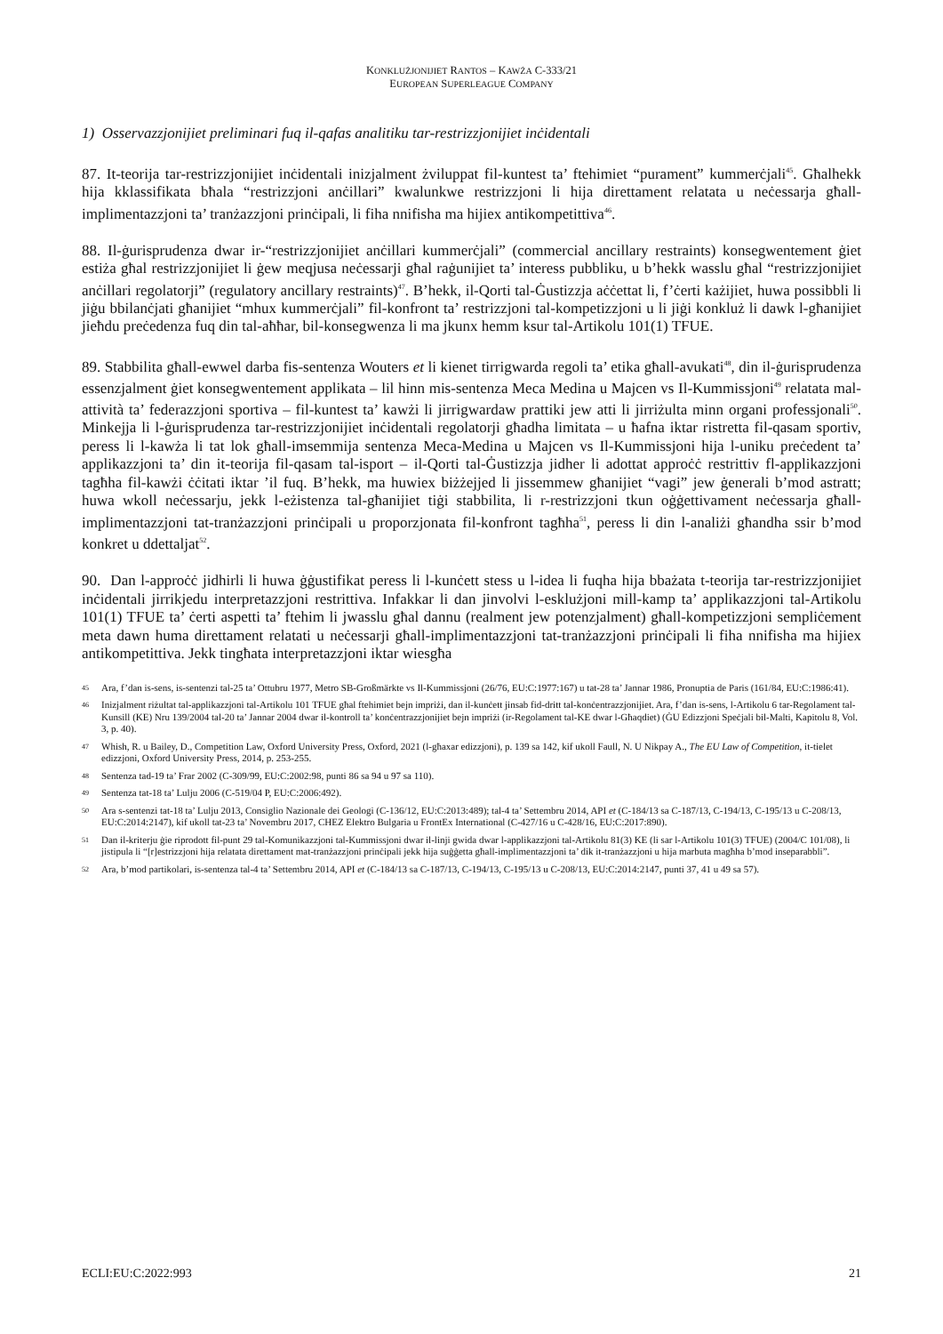KONKLUŻJONIJIET RANTOS – KAWŻA C-333/21
EUROPEAN SUPERLEAGUE COMPANY
1) Osservazzjonijiet preliminari fuq il-qafas analitiku tar-restrizzjonijiet inċidentali
87. It-teorija tar-restrizzjonijiet inċidentali inizjalment żviluppat fil-kuntest ta’ ftehimiet “purament” kummerċjali<sup>45</sup>. Għalhekk hija kklassifikata bħala “restrizzjoni anċillari” kwalunkwe restrizzjoni li hija direttament relatata u neċessarja għall-implimentazzjoni ta’ tranżazzjoni prinċipali, li fiha nnifisha ma hijiex antikompetittiva<sup>46</sup>.
88. Il-ġurisprudenza dwar ir-“restrizzjonijiet anċillari kummerċjali” (commercial ancillary restraints) konsegwentement ġiet estiża għal restrizzjonijiet li ġew meqjusa neċessarji għal raġunijiet ta’ interess pubbliku, u b’hekk wasslu għal “restrizzjonijiet anċillari regolatorji” (regulatory ancillary restraints)<sup>47</sup>. B’hekk, il-Qorti tal-Ġustizzja aċċettat li, f’ċerti każijiet, huwa possibbli li jiġu bbilanċjati għanijiet “mhux kummerċjali” fil-konfront ta’ restrizzjoni tal-kompetizzjoni u li jiġi konkluż li dawk l-għanijiet jieħdu preċedenza fuq din tal-aħħar, bil-konsegwenza li ma jkunx hemm ksur tal-Artikolu 101(1) TFUE.
89. Stabbilita għall-ewwel darba fis-sentenza Wouters et li kienet tirrigwarda regoli ta’ etika għall-avukati<sup>48</sup>, din il-ġurisprudenza essenzjalment ġiet konsegwentement applikata – lil hinn mis-sentenza Meca Medina u Majcen vs Il-Kummissjoni<sup>49</sup> relatata mal-attività ta’ federazzjoni sportiva – fil-kuntest ta’ kawżi li jirrigwardaw prattiki jew atti li jirriżulta minn organi professjonali<sup>50</sup>. Minkejja li l-ġurisprudenza tar-restrizzjonijiet inċidentali regolatorji għadha limitata – u ħafna iktar ristretta fil-qasam sportiv, peress li l-kawża li tat lok għall-imsemmija sentenza Meca-Medina u Majcen vs Il-Kummissjoni hija l-uniku preċedent ta’ applikazzjoni ta’ din it-teorija fil-qasam tal-isport – il-Qorti tal-Ġustizzja jidher li adottat approċċ restrittiv fl-applikazzjoni tagħha fil-kawżi ċċitati iktar ’il fuq. B’hekk, ma huwiex biżżejjed li jissemmew għanijiet “vagi” jew ġenerali b’mod astratt; huwa wkoll neċessarju, jekk l-eżistenza tal-għanijiet tiġi stabbilita, li r-restrizzjoni tkun oġġettivament neċessarja għall-implimentazzjoni tat-tranżazzjoni prinċipali u proporzjonata fil-konfront tagħha<sup>51</sup>, peress li din l-analiżi għandha ssir b’mod konkret u ddettaljat<sup>52</sup>.
90. Dan l-approċċ jidhirli li huwa ġġustifikat peress li l-kunċett stess u l-idea li fuqha hija bbażata t-teorija tar-restrizzjonijiet inċidentali jirrikjedu interpretazzjoni restrittiva. Infakkar li dan jinvolvi l-esklużjoni mill-kamp ta’ applikazzjoni tal-Artikolu 101(1) TFUE ta’ ċerti aspetti ta’ ftehim li jwasslu għal dannu (realment jew potenzjalment) għall-kompetizzjoni sempliċement meta dawn huma direttament relatati u neċessarji għall-implimentazzjoni tat-tranżazzjoni prinċipali li fiha nnifisha ma hijiex antikompetittiva. Jekk tingħata interpretazzjoni iktar wiesgħa
45 Ara, f’dan is-sens, is-sentenzi tal-25 ta’ Ottubru 1977, Metro SB-Großmärkte vs Il-Kummissjoni (26/76, EU:C:1977:167) u tat-28 ta’ Jannar 1986, Pronuptia de Paris (161/84, EU:C:1986:41).
46 Inizjalment riżultat tal-applikazzjoni tal-Artikolu 101 TFUE għal ftehimiet bejn impriżi, dan il-kunċett jinsab fid-dritt tal-konċentrazzjonijiet. Ara, f’dan is-sens, l-Artikolu 6 tar-Regolament tal-Kunsill (KE) Nru 139/2004 tal-20 ta’ Jannar 2004 dwar il-kontroll ta’ konċentrazzjonijiet bejn impriżi (ir-Regolament tal-KE dwar l-Għaqdiet) (ĠU Edizzjoni Speċjali bil-Malti, Kapitolu 8, Vol. 3, p. 40).
47 Whish, R. u Bailey, D., Competition Law, Oxford University Press, Oxford, 2021 (l-għaxar edizzjoni), p. 139 sa 142, kif ukoll Faull, N. U Nikpay A., The EU Law of Competition, it-tielet edizzjoni, Oxford University Press, 2014, p. 253-255.
48 Sentenza tad-19 ta’ Frar 2002 (C-309/99, EU:C:2002:98, punti 86 sa 94 u 97 sa 110).
49 Sentenza tat-18 ta’ Lulju 2006 (C-519/04 P, EU:C:2006:492).
50 Ara s-sentenzi tat-18 ta’ Lulju 2013, Consiglio Nazionale dei Geologi (C-136/12, EU:C:2013:489); tal-4 ta’ Settembru 2014, API et (C-184/13 sa C-187/13, C-194/13, C-195/13 u C-208/13, EU:C:2014:2147), kif ukoll tat-23 ta’ Novembru 2017, CHEZ Elektro Bulgaria u FrontEx International (C-427/16 u C-428/16, EU:C:2017:890).
51 Dan il-kriterju ġie riprodott fil-punt 29 tal-Komunikazzjoni tal-Kummissjoni dwar il-linji gwida dwar l-applikazzjoni tal-Artikolu 81(3) KE (li sar l-Artikolu 101(3) TFUE) (2004/C 101/08), li jistipula li “[r]estrizzjoni hija relatata direttament mat-tranżazzjoni prinċipali jekk hija suġġetta għall-implimentazzjoni ta’ dik it-tranżazzjoni u hija marbuta magħha b’mod inseparabbli”.
52 Ara, b’mod partikolari, is-sentenza tal-4 ta’ Settembru 2014, API et (C-184/13 sa C-187/13, C-194/13, C-195/13 u C-208/13, EU:C:2014:2147, punti 37, 41 u 49 sa 57).
ECLI:EU:C:2022:993 21